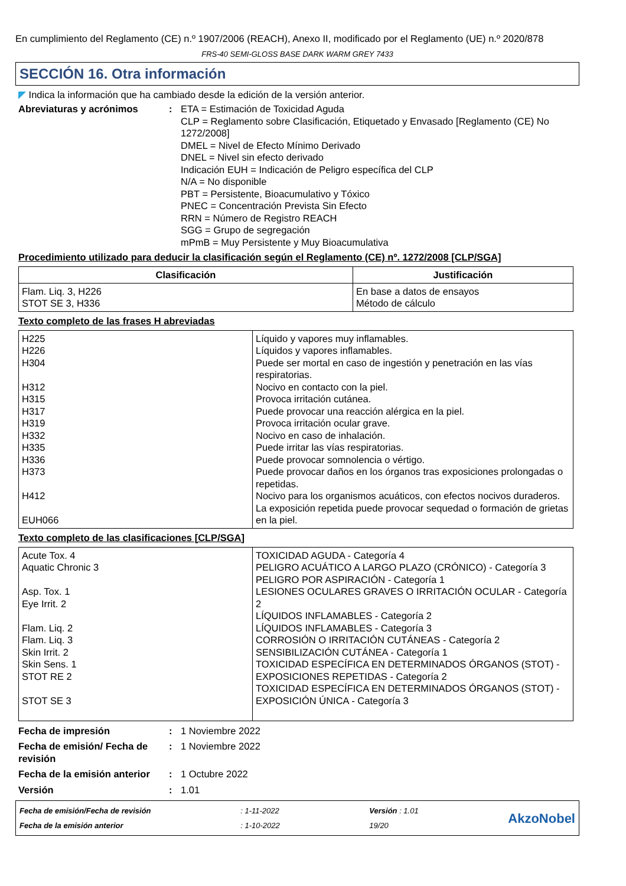En cumplimiento del Reglamento (CE) n.º 1907/2006 (REACH), Anexo II, modificado por el Reglamento (UE) n.º 2020/878
FRS-40 SEMI-GLOSS BASE DARK WARM GREY 7433
SECCIÓN 16. Otra información
◤ Indica la información que ha cambiado desde la edición de la versión anterior.
Abreviaturas y acrónimos : ETA = Estimación de Toxicidad Aguda
CLP = Reglamento sobre Clasificación, Etiquetado y Envasado [Reglamento (CE) No 1272/2008]
DMEL = Nivel de Efecto Mínimo Derivado
DNEL = Nivel sin efecto derivado
Indicación EUH = Indicación de Peligro específica del CLP
N/A = No disponible
PBT = Persistente, Bioacumulativo y Tóxico
PNEC = Concentración Prevista Sin Efecto
RRN = Número de Registro REACH
SGG = Grupo de segregación
mPmB = Muy Persistente y Muy Bioacumulativa
Procedimiento utilizado para deducir la clasificación según el Reglamento (CE) nº. 1272/2008 [CLP/SGA]
| Clasificación | Justificación |
| --- | --- |
| Flam. Liq. 3, H226 STOT SE 3, H336 | En base a datos de ensayos Método de cálculo |
Texto completo de las frases H abreviadas
| H225 H226 H304 H312 H315 H317 H319 H332 H335 H336 H373 H412 EUH066 | Líquido y vapores muy inflamables. Líquidos y vapores inflamables. Puede ser mortal en caso de ingestión y penetración en las vías respiratorias. Nocivo en contacto con la piel. Provoca irritación cutánea. Puede provocar una reacción alérgica en la piel. Provoca irritación ocular grave. Nocivo en caso de inhalación. Puede irritar las vías respiratorias. Puede provocar somnolencia o vértigo. Puede provocar daños en los órganos tras exposiciones prolongadas o repetidas. Nocivo para los organismos acuáticos, con efectos nocivos duraderos. La exposición repetida puede provocar sequedad o formación de grietas en la piel. |
Texto completo de las clasificaciones [CLP/SGA]
| Acute Tox. 4 Aquatic Chronic 3 Asp. Tox. 1 Eye Irrit. 2 Flam. Liq. 2 Flam. Liq. 3 Skin Irrit. 2 Skin Sens. 1 STOT RE 2 STOT SE 3 | TOXICIDAD AGUDA - Categoría 4 PELIGRO ACUÁTICO A LARGO PLAZO (CRÓNICO) - Categoría 3 PELIGRO POR ASPIRACIÓN - Categoría 1 LESIONES OCULARES GRAVES O IRRITACIÓN OCULAR - Categoría 2 LÍQUIDOS INFLAMABLES - Categoría 2 LÍQUIDOS INFLAMABLES - Categoría 3 CORROSIÓN O IRRITACIÓN CUTÁNEAS - Categoría 2 SENSIBILIZACIÓN CUTÁNEA - Categoría 1 TOXICIDAD ESPECÍFICA EN DETERMINADOS ÓRGANOS (STOT) - EXPOSICIONES REPETIDAS - Categoría 2 TOXICIDAD ESPECÍFICA EN DETERMINADOS ÓRGANOS (STOT) - EXPOSICIÓN ÚNICA - Categoría 3 |
Fecha de impresión : 1 Noviembre 2022
Fecha de emisión/ Fecha de revisión
: 1 Noviembre 2022
Fecha de la emisión anterior
: 1 Octubre 2022
Versión : 1.01
Fecha de emisión/Fecha de revisión
Fecha de la emisión anterior
: 1-11-2022
: 1-10-2022
Versión : 1.01
19/20
AkzoNobel